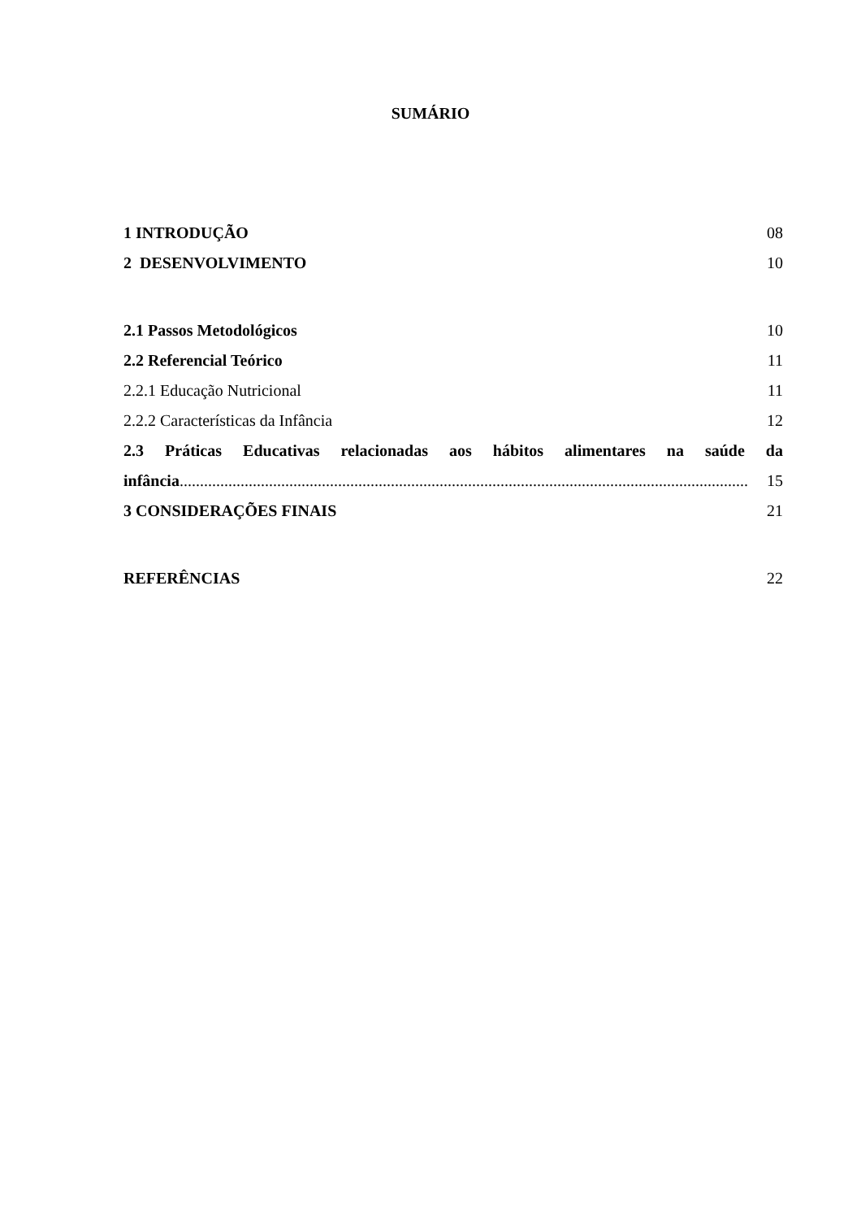SUMÁRIO
1 INTRODUÇÃO 08
2 DESENVOLVIMENTO 10
2.1 Passos Metodológicos 10
2.2 Referencial Teórico 11
2.2.1 Educação Nutricional 11
2.2.2 Características da Infância 12
2.3 Práticas Educativas relacionadas aos hábitos alimentares na saúde da
infância............................................................................................................................................ 15
3 CONSIDERAÇÕES FINAIS 21
REFERÊNCIAS 22